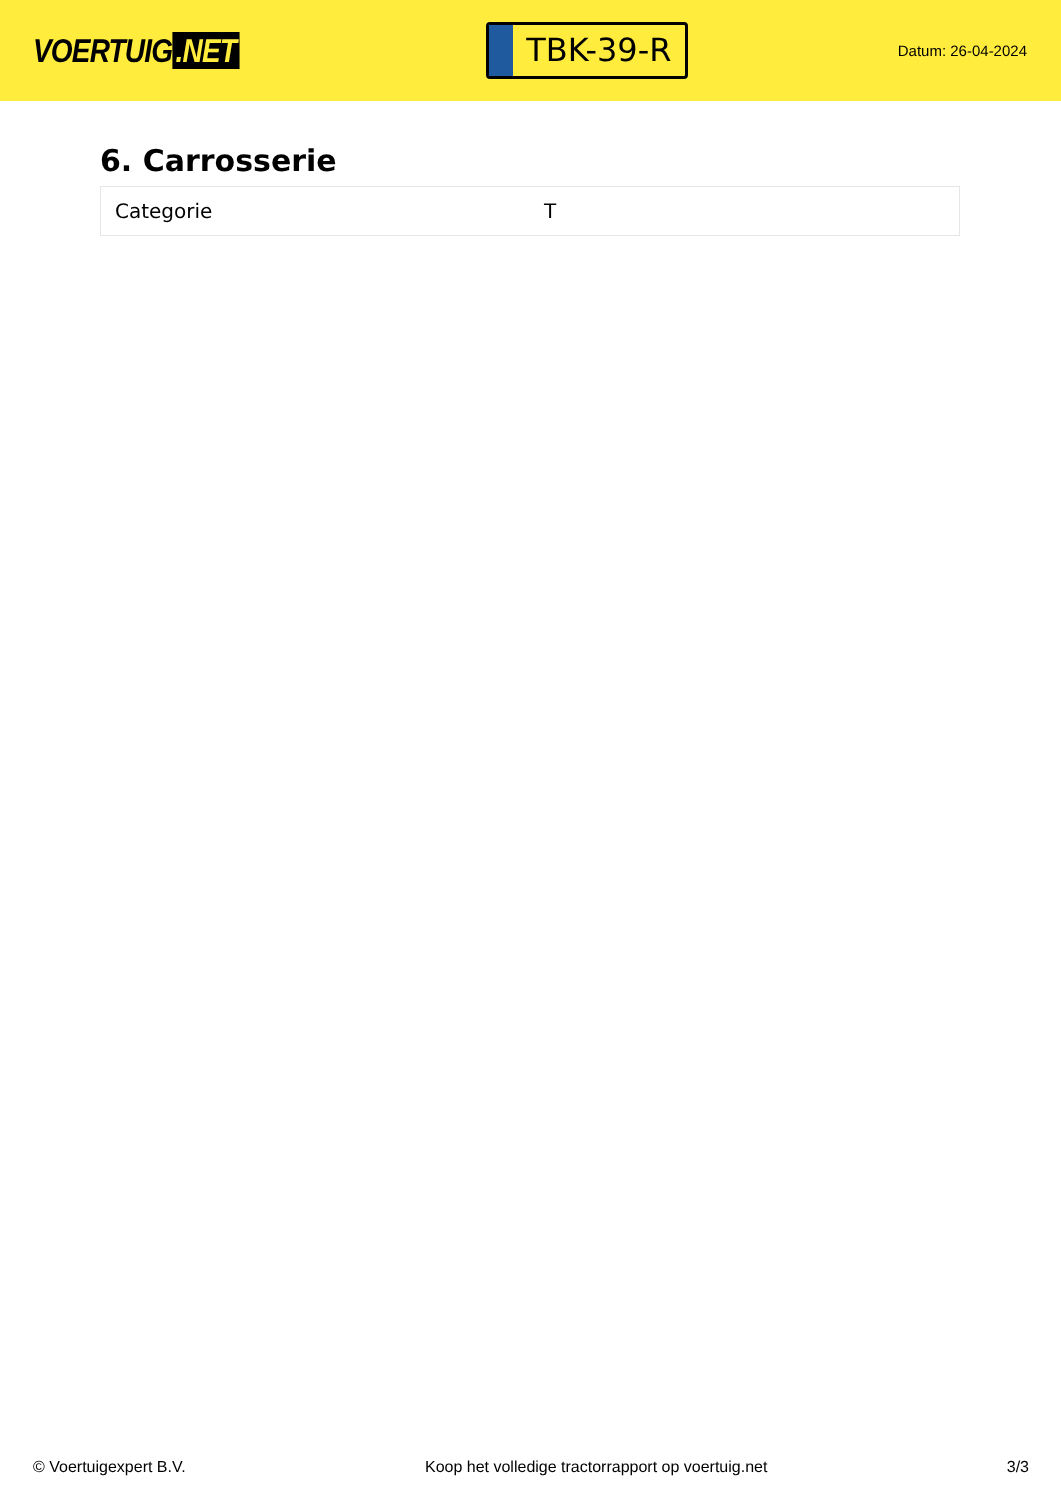VOERTUIG.NET
TBK-39-R
Datum: 26-04-2024
6. Carrosserie
| Categorie | T |
© Voertuigexpert B.V. Koop het volledige tractorrapport op voertuig.net 3/3